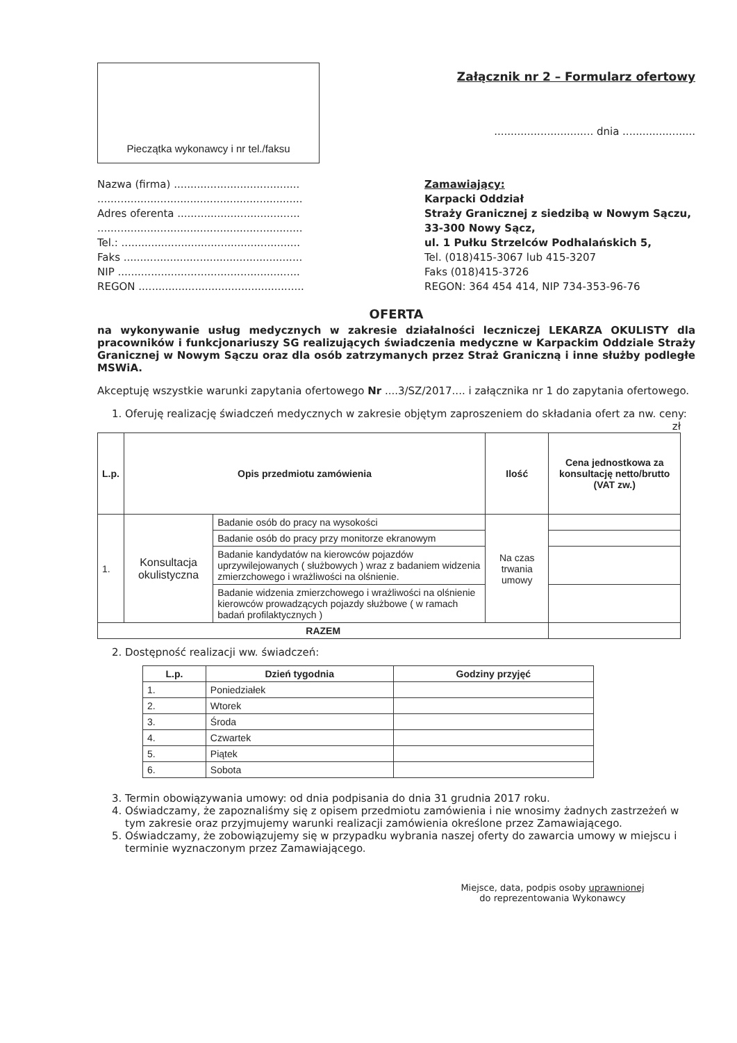Pieczątka wykonawcy i nr tel./faksu
Załącznik nr 2 – Formularz ofertowy
.............................. dnia ......................
Nazwa (firma) ......................................
..............................................................
Adres oferenta .....................................
..............................................................
Tel.: ......................................................
Faks ......................................................
NIP .......................................................
REGON ..................................................
Zamawiający:
Karpacki Oddział
Straży Granicznej z siedzibą w Nowym Sączu, 33-300 Nowy Sącz,
ul. 1 Pułku Strzelców Podhalańskich 5,
Tel. (018)415-3067 lub 415-3207
Faks (018)415-3726
REGON: 364 454 414, NIP 734-353-96-76
OFERTA
na wykonywanie usług medycznych w zakresie działalności leczniczej LEKARZA OKULISTY dla pracowników i funkcjonariuszy SG realizujących świadczenia medyczne w Karpackim Oddziale Straży Granicznej w Nowym Sączu oraz dla osób zatrzymanych przez Straż Graniczną i inne służby podległe MSWiA.
Akceptuję wszystkie warunki zapytania ofertowego Nr ....3/SZ/2017.... i załącznika nr 1 do zapytania ofertowego.
1. Oferuję realizację świadczeń medycznych w zakresie objętym zaproszeniem do składania ofert za nw. ceny:
zł
| L.p. | Opis przedmiotu zamówienia | | Ilość | Cena jednostkowa za konsultację netto/brutto (VAT zw.) |
| --- | --- | --- | --- | --- |
| 1. | Konsultacja okulistyczna | Badanie osób do pracy na wysokości | Na czas trwania umowy | |
| | | Badanie osób do pracy przy monitorze ekranowym | | |
| | | Badanie kandydatów na kierowców pojazdów uprzywilejowanych ( służbowych ) wraz z badaniem widzenia zmierzchowego i wrażliwości na olśnienie. | | |
| | | Badanie widzenia zmierzchowego i wrażliwości na olśnienie kierowców prowadzących pojazdy służbowe ( w ramach badań profilaktycznych ) | | |
| RAZEM | | | | |
2. Dostępność realizacji ww. świadczeń:
| L.p. | Dzień tygodnia | Godziny przyjęć |
| --- | --- | --- |
| 1. | Poniedziałek | |
| 2. | Wtorek | |
| 3. | Środa | |
| 4. | Czwartek | |
| 5. | Piątek | |
| 6. | Sobota | |
3. Termin obowiązywania umowy: od dnia podpisania do dnia 31 grudnia 2017 roku.
4. Oświadczamy, że zapoznaliśmy się z opisem przedmiotu zamówienia i nie wnosimy żadnych zastrzeżeń w tym zakresie oraz przyjmujemy warunki realizacji zamówienia określone przez Zamawiającego.
5. Oświadczamy, że zobowiązujemy się w przypadku wybrania naszej oferty do zawarcia umowy w miejscu i terminie wyznaczonym przez Zamawiającego.
Miejsce, data, podpis osoby uprawnionej
do reprezentowania Wykonawcy